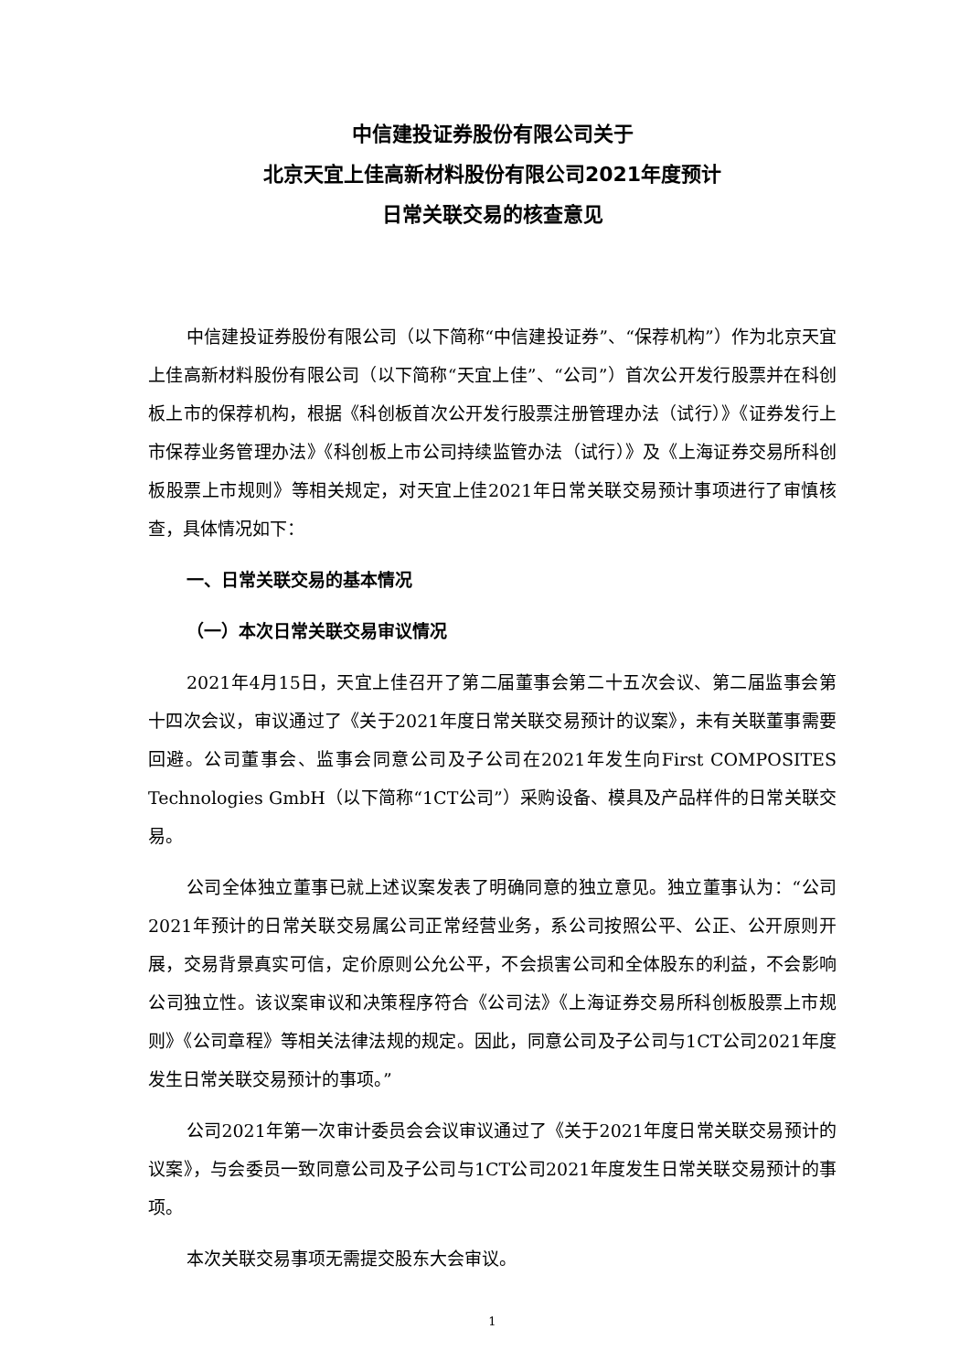中信建投证券股份有限公司关于
北京天宜上佳高新材料股份有限公司2021年度预计
日常关联交易的核查意见
中信建投证券股份有限公司（以下简称“中信建投证券”、“保荐机构”）作为北京天宜上佳高新材料股份有限公司（以下简称“天宜上佳”、“公司”）首次公开发行股票并在科创板上市的保荐机构，根据《科创板首次公开发行股票注册管理办法（试行）》《证券发行上市保荐业务管理办法》《科创板上市公司持续监管办法（试行）》及《上海证券交易所科创板股票上市规则》等相关规定，对天宜上佳2021年日常关联交易预计事项进行了审慎核查，具体情况如下：
一、日常关联交易的基本情况
（一）本次日常关联交易审议情况
2021年4月15日，天宜上佳召开了第二届董事会第二十五次会议、第二届监事会第十四次会议，审议通过了《关于2021年度日常关联交易预计的议案》，未有关联董事需要回避。公司董事会、监事会同意公司及子公司在2021年发生向First COMPOSITES Technologies GmbH（以下简称“1CT公司”）采购设备、模具及产品样件的日常关联交易。
公司全体独立董事已就上述议案发表了明确同意的独立意见。独立董事认为：“公司2021年预计的日常关联交易属公司正常经营业务，系公司按照公平、公正、公开原则开展，交易背景真实可信，定价原则公允公平，不会损害公司和全体股东的利益，不会影响公司独立性。该议案审议和决策程序符合《公司法》《上海证券交易所科创板股票上市规则》《公司章程》等相关法律法规的规定。因此，同意公司及子公司与1CT公司2021年度发生日常关联交易预计的事项。”
公司2021年第一次审计委员会会议审议通过了《关于2021年度日常关联交易预计的议案》，与会委员一致同意公司及子公司与1CT公司2021年度发生日常关联交易预计的事项。
本次关联交易事项无需提交股东大会审议。
1